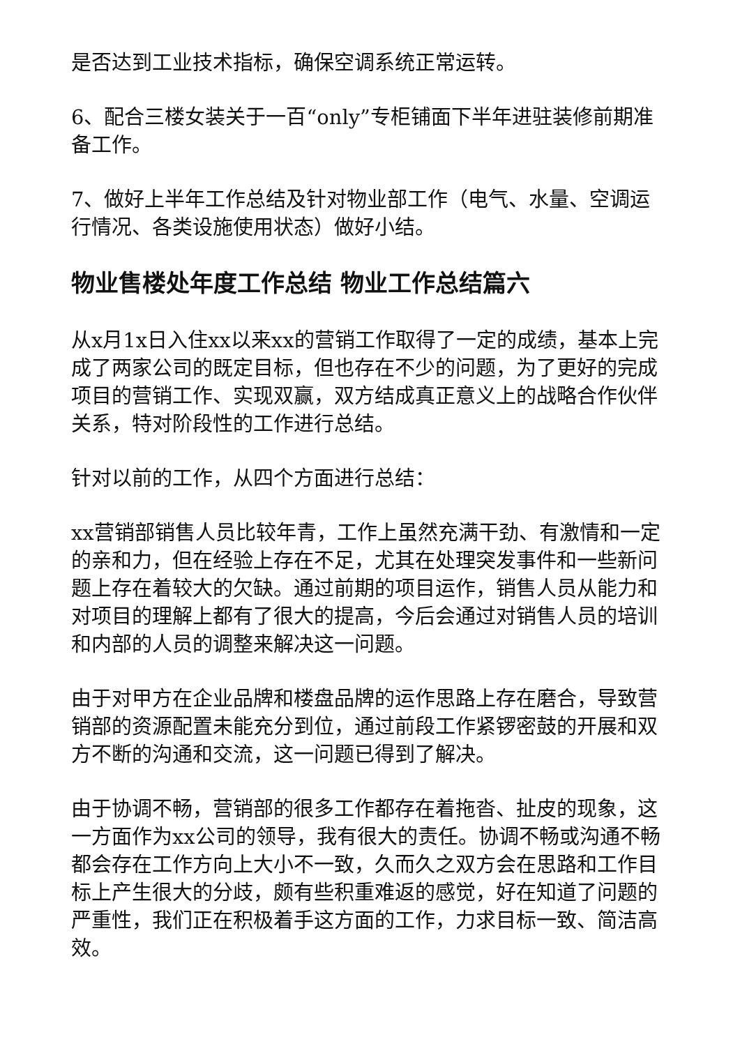是否达到工业技术指标，确保空调系统正常运转。
6、配合三楼女装关于一百“only”专柜铺面下半年进驻装修前期准备工作。
7、做好上半年工作总结及针对物业部工作（电气、水量、空调运行情况、各类设施使用状态）做好小结。
物业售楼处年度工作总结 物业工作总结篇六
从x月1x日入住xx以来xx的营销工作取得了一定的成绩，基本上完成了两家公司的既定目标，但也存在不少的问题，为了更好的完成项目的营销工作、实现双赢，双方结成真正意义上的战略合作伙伴关系，特对阶段性的工作进行总结。
针对以前的工作，从四个方面进行总结：
xx营销部销售人员比较年青，工作上虽然充满干劲、有激情和一定的亲和力，但在经验上存在不足，尤其在处理突发事件和一些新问题上存在着较大的欠缺。通过前期的项目运作，销售人员从能力和对项目的理解上都有了很大的提高，今后会通过对销售人员的培训和内部的人员的调整来解决这一问题。
由于对甲方在企业品牌和楼盘品牌的运作思路上存在磨合，导致营销部的资源配置未能充分到位，通过前段工作紧锣密鼓的开展和双方不断的沟通和交流，这一问题已得到了解决。
由于协调不畅，营销部的很多工作都存在着拖沓、扯皮的现象，这一方面作为xx公司的领导，我有很大的责任。协调不畅或沟通不畅都会存在工作方向上大小不一致，久而久之双方会在思路和工作目标上产生很大的分歧，颇有些积重难返的感觉，好在知道了问题的严重性，我们正在积极着手这方面的工作，力求目标一致、简洁高效。